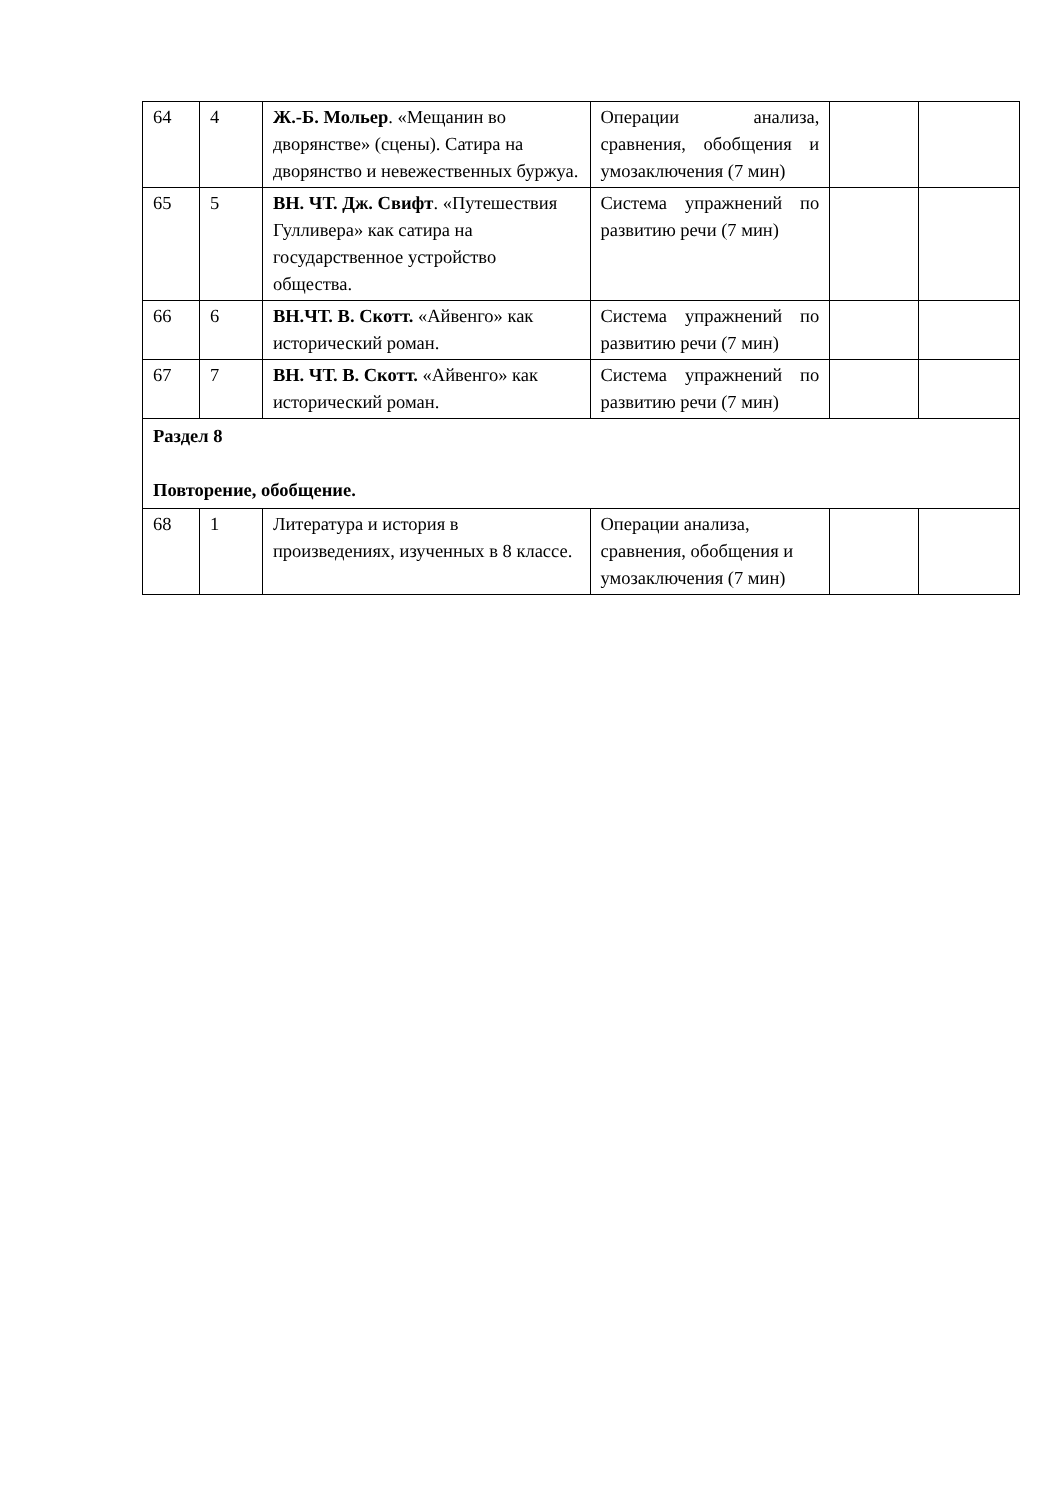| 64 | 4 | Ж.-Б. Мольер . «Мещанин во дворянстве» (сцены). Сатира на дворянство и невежественных буржуа. | Операции анализа, сравнения, обобщения и умозаключения (7 мин) | | |
| 65 | 5 | ВН. ЧТ. Дж. Свифт . «Путешествия Гулливера» как сатира на государственное устройство общества. | Система упражнений по развитию речи (7 мин) | | |
| 66 | 6 | ВН.ЧТ. В. Скотт. «Айвенго» как исторический роман. | Система упражнений по развитию речи (7 мин) | | |
| 67 | 7 | ВН. ЧТ. В. Скотт. «Айвенго» как исторический роман. | Система упражнений по развитию речи (7 мин) | | |
| Раздел 8 Повторение, обобщение. | | | | | |
| 68 | 1 | Литература и история в произведениях, изученных в 8 классе. | Операции анализа, сравнения, обобщения и умозаключения (7 мин) | | |